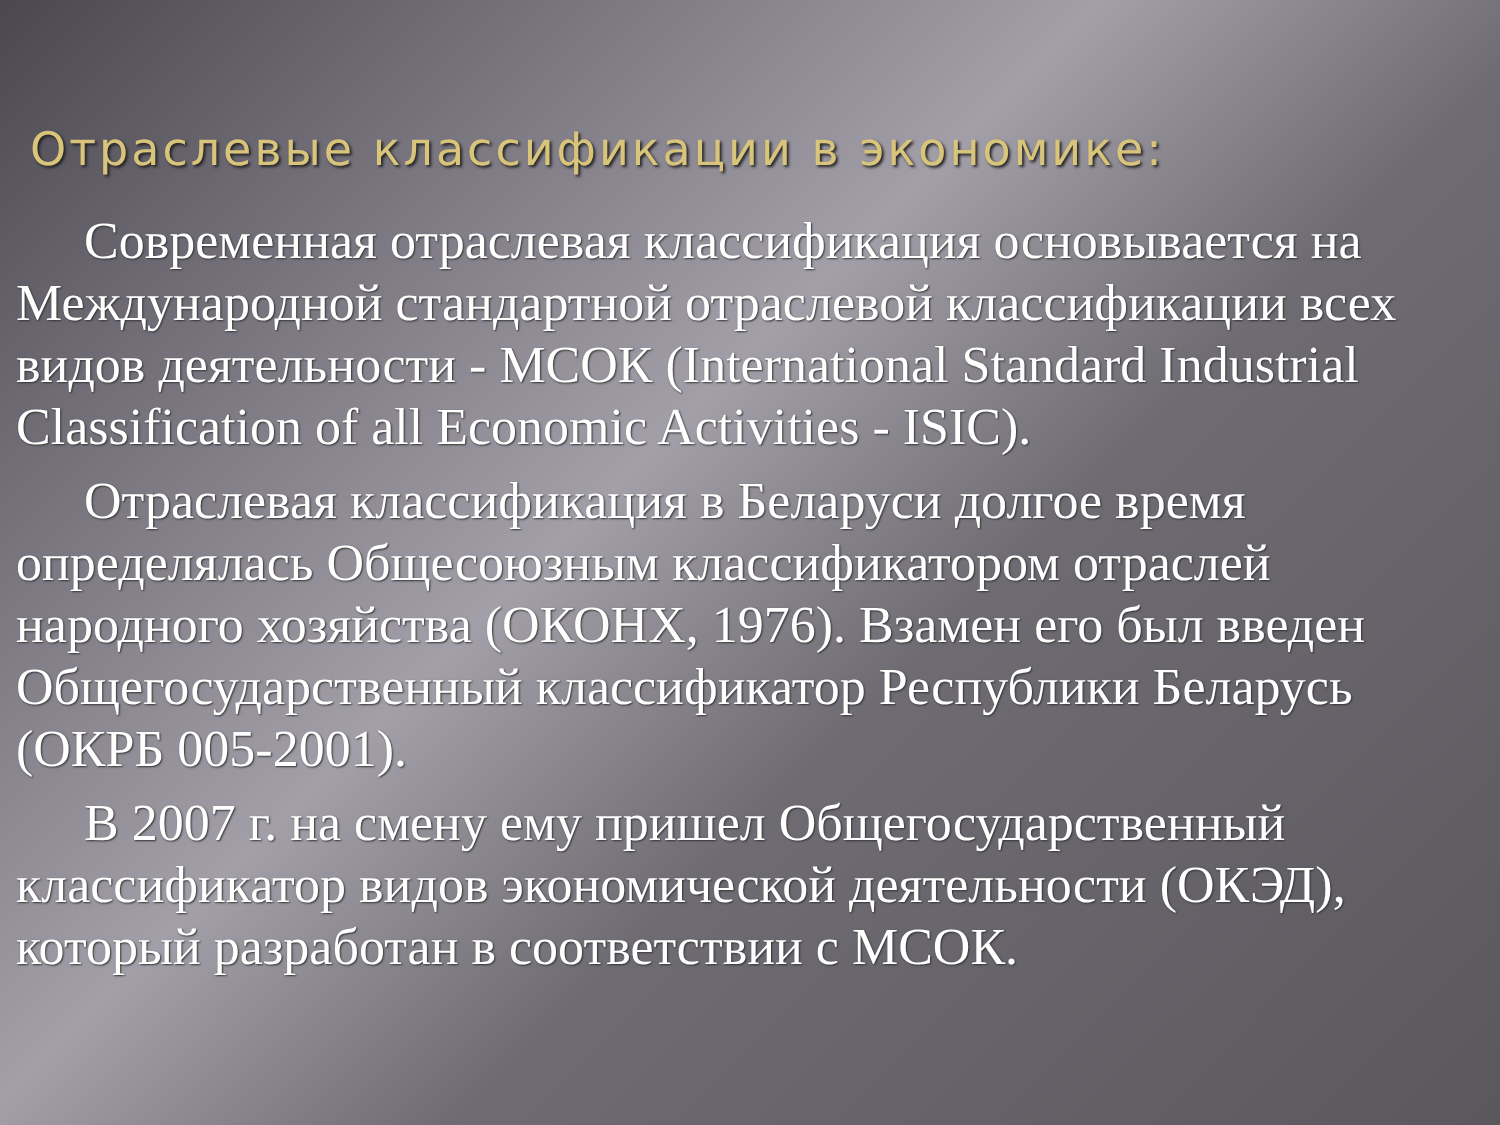Отраслевые классификации в экономике:
Современная отраслевая классификация основывается на Международной стандартной отраслевой классификации всех видов деятельности - МСОК (International Standard Industrial Classification of all Economic Activities - ISIC).
Отраслевая классификация в Беларуси долгое время определялась Общесоюзным классификатором отраслей народного хозяйства (ОКОНХ, 1976). Взамен его был введен Общегосударственный классификатор Республики Беларусь (ОКРБ 005-2001).
В 2007 г. на смену ему пришел Общегосударственный классификатор видов экономической деятельности (ОКЭД), который разработан в соответствии с МСОК.